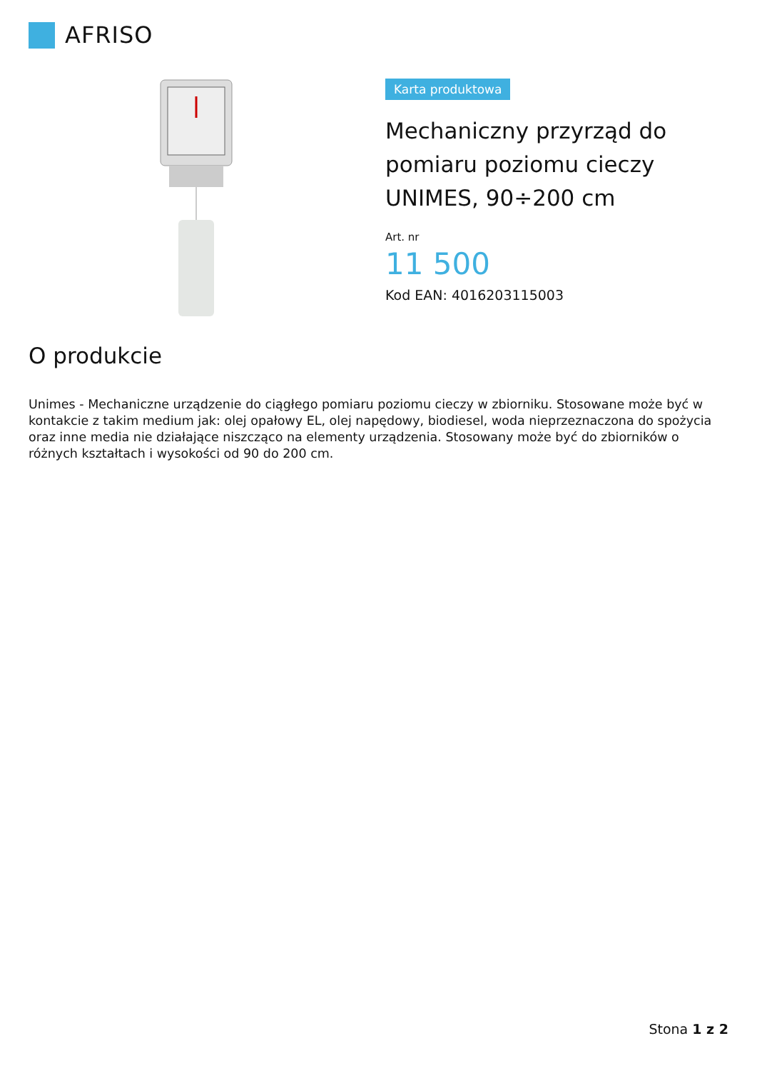AFRISO
Karta produktowa
Mechaniczny przyrząd do pomiaru poziomu cieczy UNIMES, 90÷200 cm
Art. nr
11 500
Kod EAN: 4016203115003
O produkcie
Unimes - Mechaniczne urządzenie do ciągłego pomiaru poziomu cieczy w zbiorniku. Stosowane może być w kontakcie z takim medium jak: olej opałowy EL, olej napędowy, biodiesel, woda nieprzeznaczona do spożycia oraz inne media nie działające niszcząco na elementy urządzenia. Stosowany może być do zbiorników o różnych kształtach i wysokości od 90 do 200 cm.
Stona 1 z 2